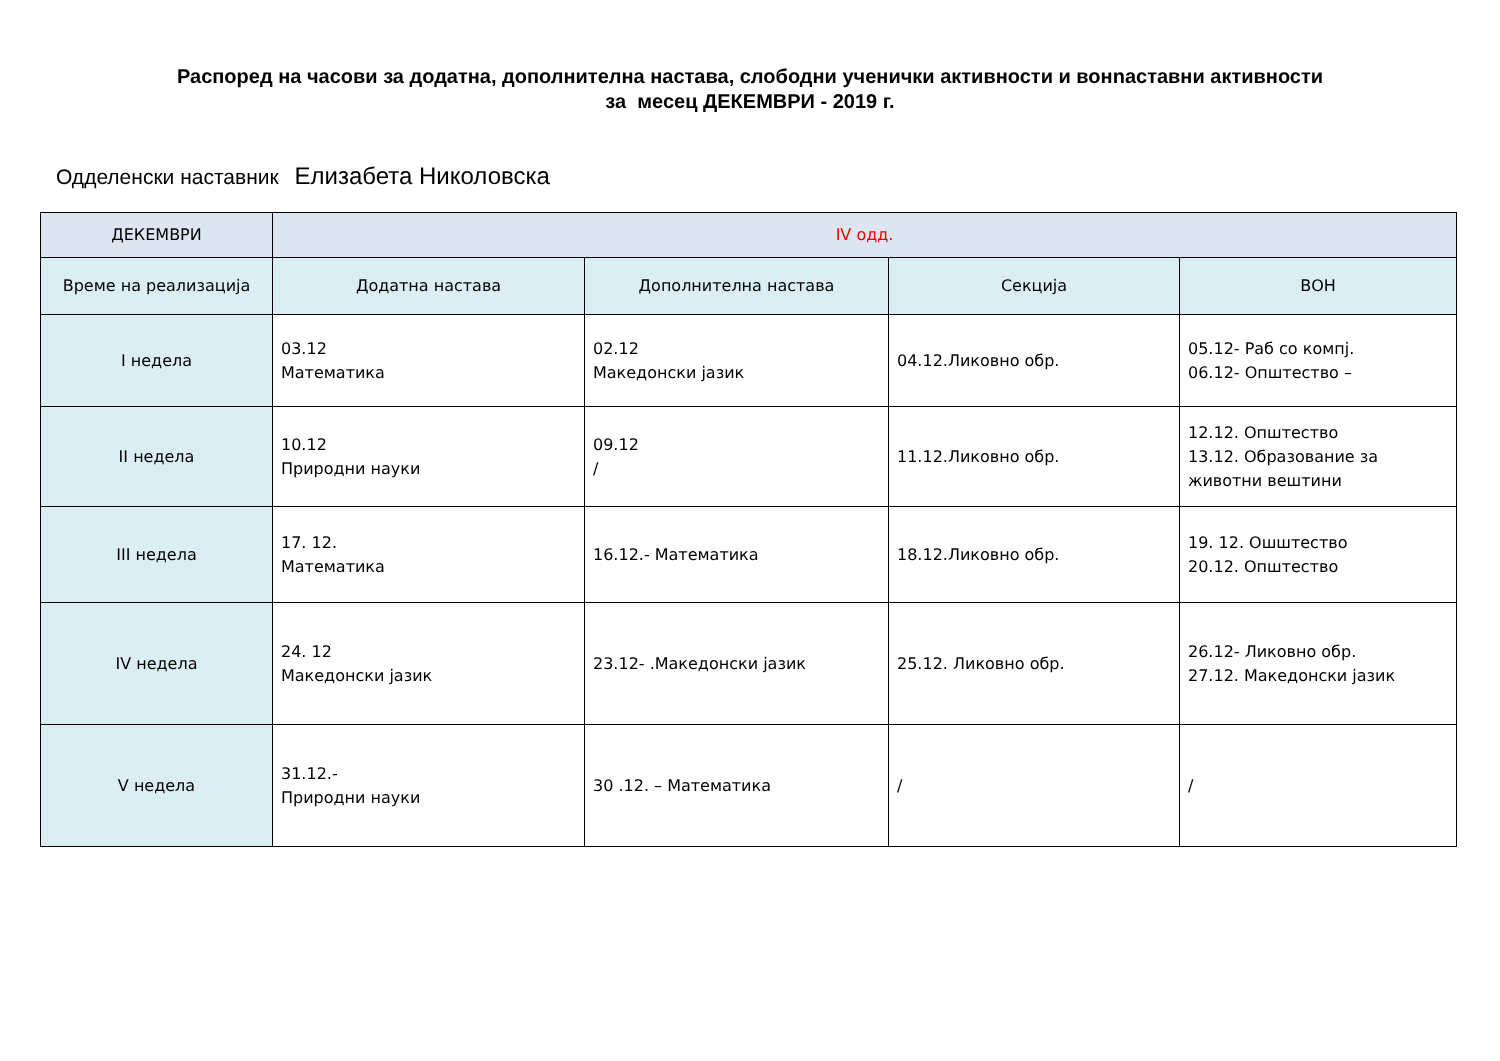Распоред на часови за додатна, дополнителна настава, слободни ученички активности и вонnаставни активности
за месец ДЕКЕМВРИ - 2019 г.
Одделенски наставник Елизабета Николовска
| ДЕКЕМВРИ | IV одд. | | | |
| Време на реализација | Додатна настава | Дополнителна настава | Секција | ВОН |
| I недела | 03.12 Математика | 02.12 Македонски јазик | 04.12.Ликовно обр. | 05.12- Раб со компј. 06.12- Општество – |
| II недела | 10.12 Природни науки | 09.12 / | 11.12.Ликовно обр. | 12.12. Општество 13.12. Образование за животни вештини |
| III недела | 17. 12. Математика | 16.12.- Математика | 18.12.Ликовно обр. | 19. 12. Ошштество 20.12. Општество |
| IV недела | 24. 12 Македонски јазик | 23.12- .Македонски јазик | 25.12. Ликовно обр. | 26.12- Ликовно обр. 27.12. Македонски јазик |
| V недела | 31.12.- Природни науки | 30 .12. – Математика | / | / |